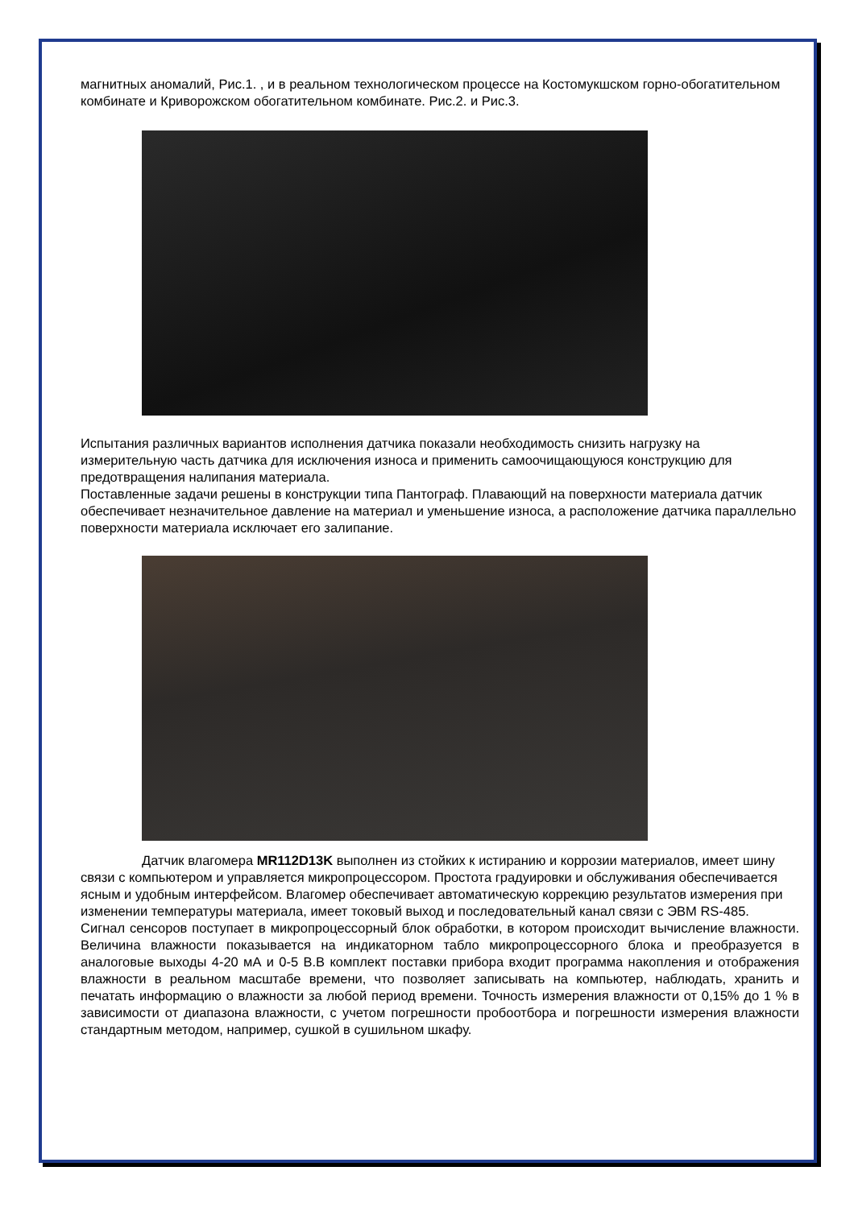магнитных аномалий, Рис.1. , и в реальном технологическом процессе на Костомукшском горно-обогатительном комбинате и Криворожском обогатительном комбинате. Рис.2. и Рис.3.
Испытания различных вариантов исполнения датчика показали необходимость снизить нагрузку на измерительную часть датчика для исключения износа и применить самоочищающуюся конструкцию для предотвращения налипания материала.
Поставленные задачи решены в конструкции типа Пантограф. Плавающий на поверхности материала датчик обеспечивает незначительное давление на материал и уменьшение износа, а расположение датчика параллельно поверхности материала исключает его залипание.
Датчик влагомера MR112D13K выполнен из стойких к истиранию и коррозии материалов, имеет шину связи с компьютером и управляется микропроцессором. Простота градуировки и обслуживания обеспечивается ясным и удобным интерфейсом. Влагомер обеспечивает автоматическую коррекцию результатов измерения при изменении температуры материала, имеет токовый выход и последовательный канал связи с ЭВМ RS-485.
Сигнал сенсоров поступает в микропроцессорный блок обработки, в котором происходит вычисление влажности. Величина влажности показывается на индикаторном табло микропроцессорного блока и преобразуется в аналоговые выходы 4-20 мА и 0-5 В.В комплект поставки прибора входит программа накопления и отображения влажности в реальном масштабе времени, что позволяет записывать на компьютер, наблюдать, хранить и печатать информацию о влажности за любой период времени. Точность измерения влажности от 0,15% до 1 % в зависимости от диапазона влажности, с учетом погрешности пробоотбора и погрешности измерения влажности стандартным методом, например, сушкой в сушильном шкафу.